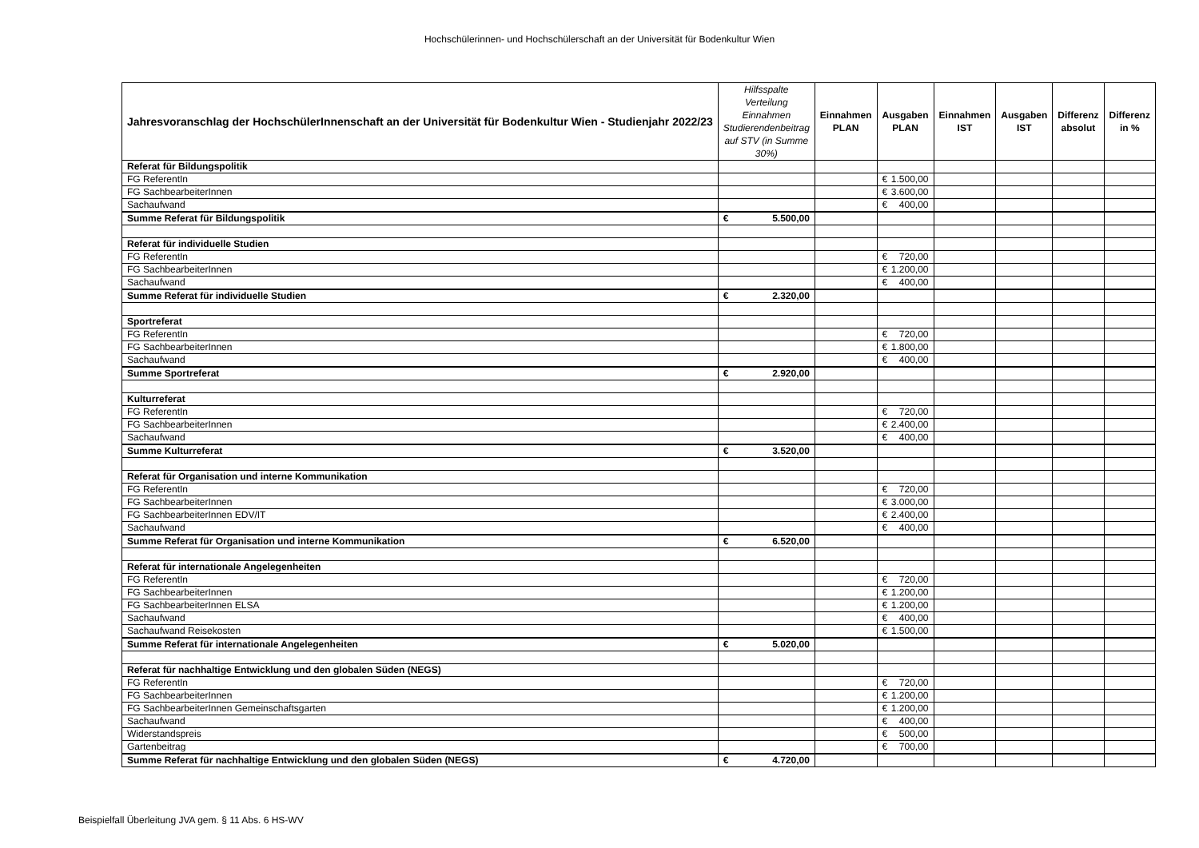Hochschülerinnen- und Hochschülerschaft an der Universität für Bodenkultur Wien
| Jahresvoranschlag der HochschülerInnenschaft an der Universität für Bodenkultur Wien - Studienjahr 2022/23 | Hilfsspalte Verteilung Einnahmen Studierendenbeitrag auf STV (in Summe 30%) | Einnahmen PLAN | Ausgaben PLAN | Einnahmen IST | Ausgaben IST | Differenz absolut | Differenz in % |
| --- | --- | --- | --- | --- | --- | --- | --- |
| Referat für Bildungspolitik | | | | | | | |
| FG ReferentIn | | | € 1.500,00 | | | | |
| FG SachbearbeiterInnen | | | € 3.600,00 | | | | |
| Sachaufwand | | | € 400,00 | | | | |
| Summe Referat für Bildungspolitik | € 5.500,00 | | | | | | |
| Referat für individuelle Studien | | | | | | | |
| FG ReferentIn | | | € 720,00 | | | | |
| FG SachbearbeiterInnen | | | € 1.200,00 | | | | |
| Sachaufwand | | | € 400,00 | | | | |
| Summe Referat für individuelle Studien | € 2.320,00 | | | | | | |
| Sportreferat | | | | | | | |
| FG ReferentIn | | | € 720,00 | | | | |
| FG SachbearbeiterInnen | | | € 1.800,00 | | | | |
| Sachaufwand | | | € 400,00 | | | | |
| Summe Sportreferat | € 2.920,00 | | | | | | |
| Kulturreferat | | | | | | | |
| FG ReferentIn | | | € 720,00 | | | | |
| FG SachbearbeiterInnen | | | € 2.400,00 | | | | |
| Sachaufwand | | | € 400,00 | | | | |
| Summe Kulturreferat | € 3.520,00 | | | | | | |
| Referat für Organisation und interne Kommunikation | | | | | | | |
| FG ReferentIn | | | € 720,00 | | | | |
| FG SachbearbeiterInnen | | | € 3.000,00 | | | | |
| FG SachbearbeiterInnen EDV/IT | | | € 2.400,00 | | | | |
| Sachaufwand | | | € 400,00 | | | | |
| Summe Referat für Organisation und interne Kommunikation | € 6.520,00 | | | | | | |
| Referat für internationale Angelegenheiten | | | | | | | |
| FG ReferentIn | | | € 720,00 | | | | |
| FG SachbearbeiterInnen | | | € 1.200,00 | | | | |
| FG SachbearbeiterInnen ELSA | | | € 1.200,00 | | | | |
| Sachaufwand | | | € 400,00 | | | | |
| Sachaufwand Reisekosten | | | € 1.500,00 | | | | |
| Summe Referat für internationale Angelegenheiten | € 5.020,00 | | | | | | |
| Referat für nachhaltige Entwicklung und den globalen Süden (NEGS) | | | | | | | |
| FG ReferentIn | | | € 720,00 | | | | |
| FG SachbearbeiterInnen | | | € 1.200,00 | | | | |
| FG SachbearbeiterInnen Gemeinschaftsgarten | | | € 1.200,00 | | | | |
| Sachaufwand | | | € 400,00 | | | | |
| Widerstandspreis | | | € 500,00 | | | | |
| Gartenbeitrag | | | € 700,00 | | | | |
| Summe Referat für nachhaltige Entwicklung und den globalen Süden (NEGS) | € 4.720,00 | | | | | | |
Beispielfall Überleitung JVA gem. § 11 Abs. 6 HS-WV